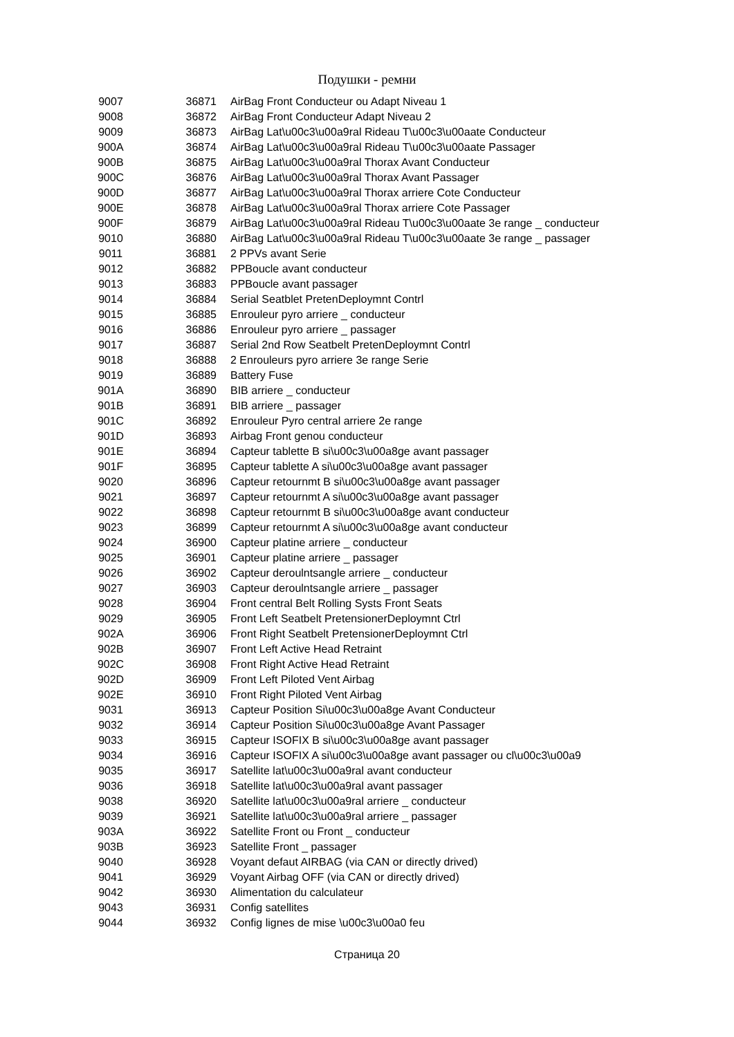Подушки - ремни
| 9007 | 36871 | AirBag Front Conducteur ou Adapt Niveau 1 |
| 9008 | 36872 | AirBag Front Conducteur Adapt Niveau 2 |
| 9009 | 36873 | AirBag Lat\u00c3\u00a9ral Rideau T\u00c3\u00aate Conducteur |
| 900A | 36874 | AirBag Lat\u00c3\u00a9ral Rideau T\u00c3\u00aate Passager |
| 900B | 36875 | AirBag Lat\u00c3\u00a9ral Thorax Avant Conducteur |
| 900C | 36876 | AirBag Lat\u00c3\u00a9ral Thorax Avant Passager |
| 900D | 36877 | AirBag Lat\u00c3\u00a9ral Thorax arriere Cote Conducteur |
| 900E | 36878 | AirBag Lat\u00c3\u00a9ral Thorax arriere Cote Passager |
| 900F | 36879 | AirBag Lat\u00c3\u00a9ral Rideau T\u00c3\u00aate 3e range _ conducteur |
| 9010 | 36880 | AirBag Lat\u00c3\u00a9ral Rideau T\u00c3\u00aate 3e range _ passager |
| 9011 | 36881 | 2 PPVs avant Serie |
| 9012 | 36882 | PPBoucle avant conducteur |
| 9013 | 36883 | PPBoucle avant passager |
| 9014 | 36884 | Serial Seatblet PretenDeploymnt Contrl |
| 9015 | 36885 | Enrouleur pyro arriere _ conducteur |
| 9016 | 36886 | Enrouleur pyro arriere _ passager |
| 9017 | 36887 | Serial 2nd Row Seatbelt PretenDeploymnt Contrl |
| 9018 | 36888 | 2 Enrouleurs pyro arriere 3e range Serie |
| 9019 | 36889 | Battery Fuse |
| 901A | 36890 | BIB arriere _ conducteur |
| 901B | 36891 | BIB arriere _ passager |
| 901C | 36892 | Enrouleur Pyro central arriere 2e range |
| 901D | 36893 | Airbag Front genou conducteur |
| 901E | 36894 | Capteur tablette B si\u00c3\u00a8ge avant passager |
| 901F | 36895 | Capteur tablette A si\u00c3\u00a8ge avant passager |
| 9020 | 36896 | Capteur retournmt B si\u00c3\u00a8ge avant passager |
| 9021 | 36897 | Capteur retournmt A si\u00c3\u00a8ge avant passager |
| 9022 | 36898 | Capteur retournmt B si\u00c3\u00a8ge avant conducteur |
| 9023 | 36899 | Capteur retournmt A si\u00c3\u00a8ge avant conducteur |
| 9024 | 36900 | Capteur platine arriere _ conducteur |
| 9025 | 36901 | Capteur platine arriere _ passager |
| 9026 | 36902 | Capteur deroulntsangle arriere _ conducteur |
| 9027 | 36903 | Capteur deroulntsangle arriere _ passager |
| 9028 | 36904 | Front central Belt Rolling Systs Front Seats |
| 9029 | 36905 | Front Left Seatbelt PretensionerDeploymnt Ctrl |
| 902A | 36906 | Front Right Seatbelt PretensionerDeploymnt Ctrl |
| 902B | 36907 | Front Left Active Head Retraint |
| 902C | 36908 | Front Right Active Head Retraint |
| 902D | 36909 | Front Left Piloted Vent Airbag |
| 902E | 36910 | Front Right Piloted Vent Airbag |
| 9031 | 36913 | Capteur Position Si\u00c3\u00a8ge Avant Conducteur |
| 9032 | 36914 | Capteur Position Si\u00c3\u00a8ge Avant Passager |
| 9033 | 36915 | Capteur ISOFIX B si\u00c3\u00a8ge avant passager |
| 9034 | 36916 | Capteur ISOFIX A si\u00c3\u00a8ge avant passager ou cl\u00c3\u00a9 |
| 9035 | 36917 | Satellite lat\u00c3\u00a9ral avant conducteur |
| 9036 | 36918 | Satellite lat\u00c3\u00a9ral avant passager |
| 9038 | 36920 | Satellite lat\u00c3\u00a9ral arriere _ conducteur |
| 9039 | 36921 | Satellite lat\u00c3\u00a9ral arriere _ passager |
| 903A | 36922 | Satellite Front ou Front _ conducteur |
| 903B | 36923 | Satellite Front _ passager |
| 9040 | 36928 | Voyant defaut AIRBAG (via CAN or directly drived) |
| 9041 | 36929 | Voyant Airbag OFF (via CAN or directly drived) |
| 9042 | 36930 | Alimentation du calculateur |
| 9043 | 36931 | Config satellites |
| 9044 | 36932 | Config lignes de mise \u00c3\u00a0 feu |
Страница 20